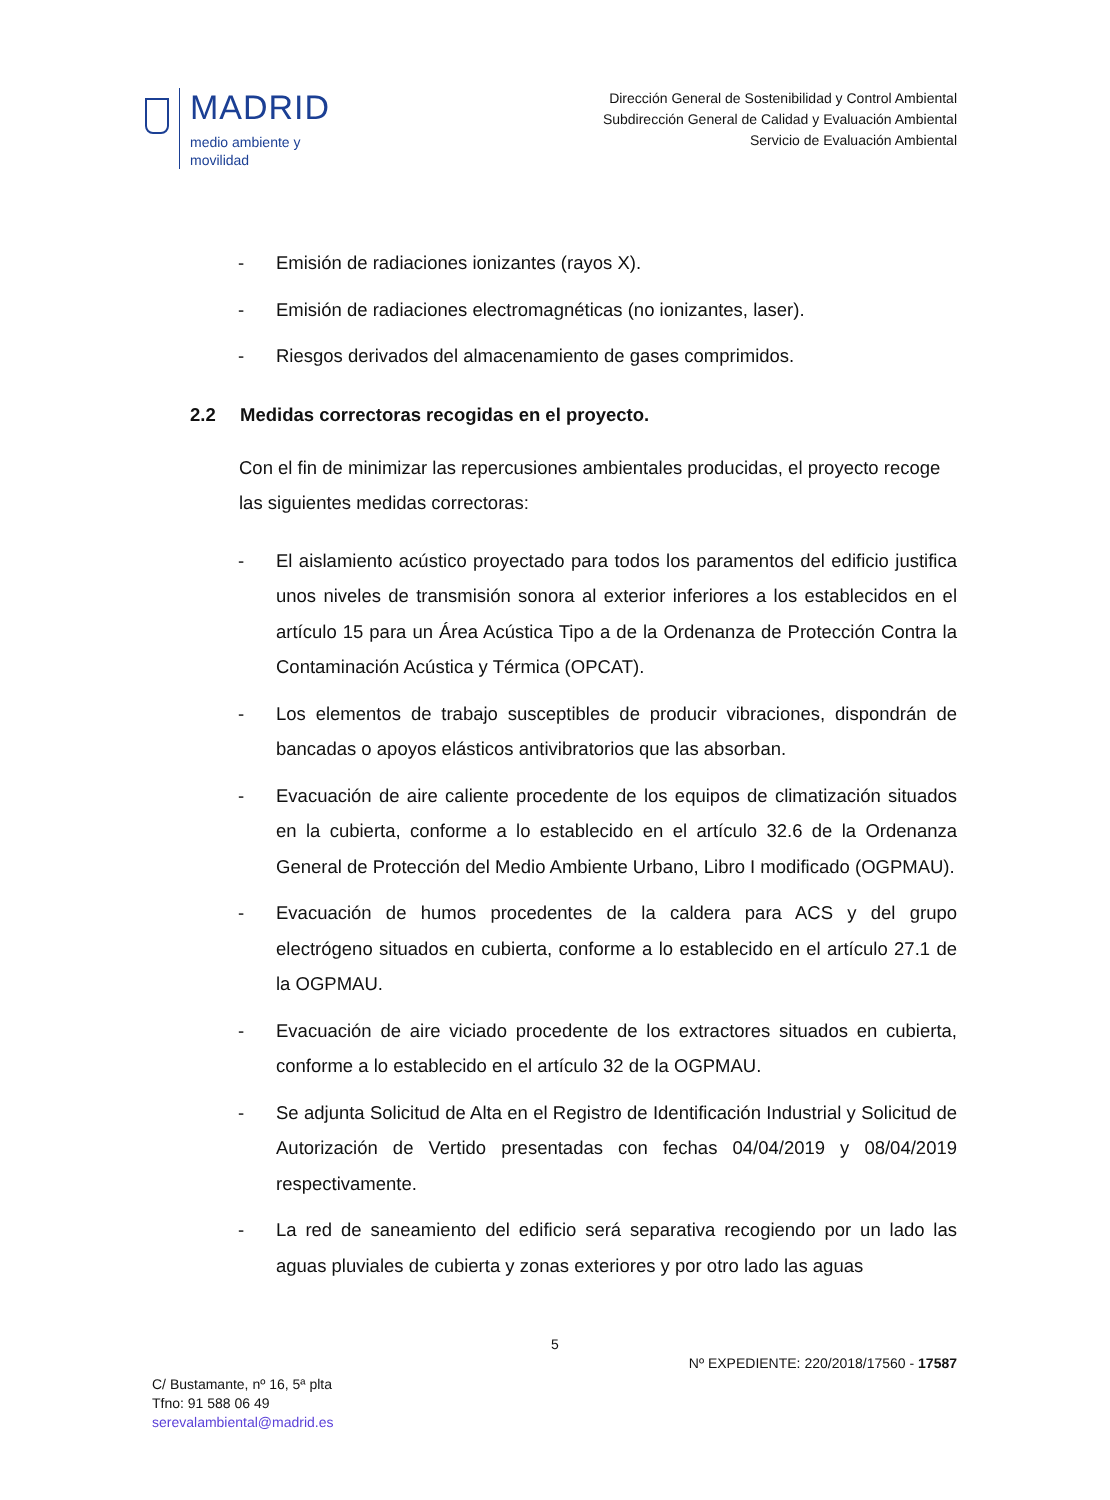MADRID
medio ambiente y
movilidad
Dirección General de Sostenibilidad y Control Ambiental
Subdirección General de Calidad y Evaluación Ambiental
Servicio de Evaluación Ambiental
- Emisión de radiaciones ionizantes (rayos X).
- Emisión de radiaciones electromagnéticas (no ionizantes, laser).
- Riesgos derivados del almacenamiento de gases comprimidos.
2.2 Medidas correctoras recogidas en el proyecto.
Con el fin de minimizar las repercusiones ambientales producidas, el proyecto recoge las siguientes medidas correctoras:
- El aislamiento acústico proyectado para todos los paramentos del edificio justifica unos niveles de transmisión sonora al exterior inferiores a los establecidos en el artículo 15 para un Área Acústica Tipo a de la Ordenanza de Protección Contra la Contaminación Acústica y Térmica (OPCAT).
- Los elementos de trabajo susceptibles de producir vibraciones, dispondrán de bancadas o apoyos elásticos antivibratorios que las absorban.
- Evacuación de aire caliente procedente de los equipos de climatización situados en la cubierta, conforme a lo establecido en el artículo 32.6 de la Ordenanza General de Protección del Medio Ambiente Urbano, Libro I modificado (OGPMAU).
- Evacuación de humos procedentes de la caldera para ACS y del grupo electrógeno situados en cubierta, conforme a lo establecido en el artículo 27.1 de la OGPMAU.
- Evacuación de aire viciado procedente de los extractores situados en cubierta, conforme a lo establecido en el artículo 32 de la OGPMAU.
- Se adjunta Solicitud de Alta en el Registro de Identificación Industrial y Solicitud de Autorización de Vertido presentadas con fechas 04/04/2019 y 08/04/2019 respectivamente.
- La red de saneamiento del edificio será separativa recogiendo por un lado las aguas pluviales de cubierta y zonas exteriores y por otro lado las aguas
5
Nº EXPEDIENTE: 220/2018/17560 - 17587
C/ Bustamante, nº 16, 5ª plta
Tfno: 91 588 06 49
serevalambiental@madrid.es